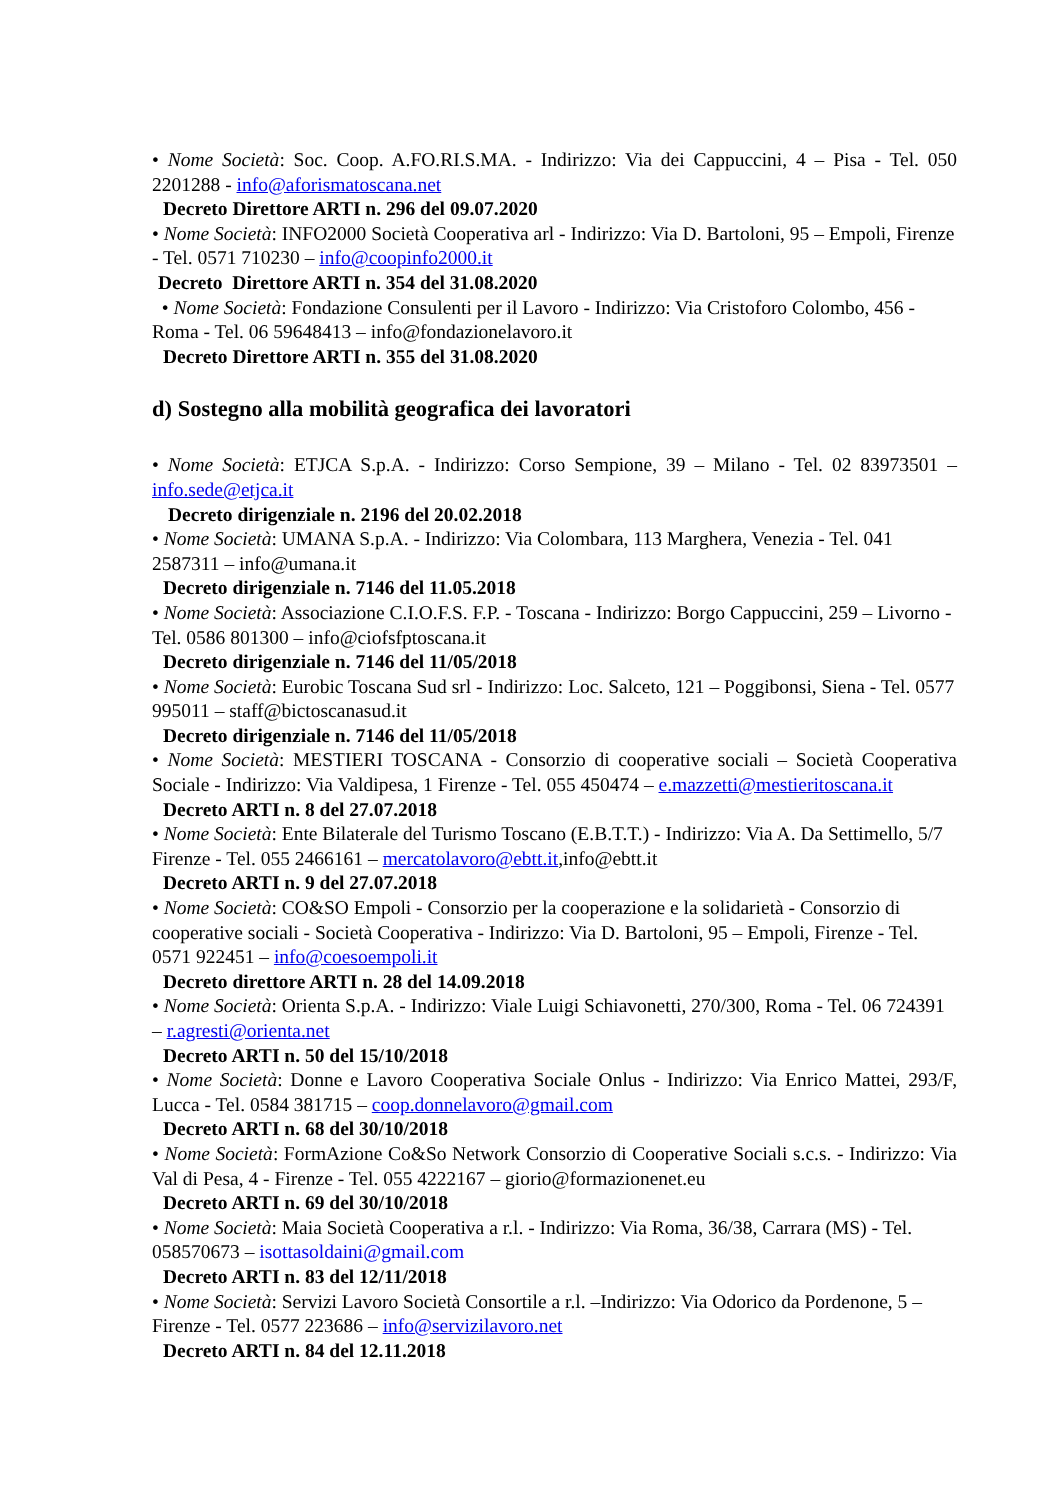• Nome Società: Soc. Coop. A.FO.RI.S.MA. - Indirizzo: Via dei Cappuccini, 4 – Pisa - Tel. 050 2201288 - info@aforismatoscana.net
Decreto Direttore ARTI n. 296 del 09.07.2020
• Nome Società: INFO2000 Società Cooperativa arl - Indirizzo: Via D. Bartoloni, 95 – Empoli, Firenze - Tel. 0571 710230 – info@coopinfo2000.it
Decreto Direttore ARTI n. 354 del 31.08.2020
• Nome Società: Fondazione Consulenti per il Lavoro - Indirizzo: Via Cristoforo Colombo, 456 - Roma - Tel. 06 59648413 – info@fondazionelavoro.it
Decreto Direttore ARTI n. 355 del 31.08.2020
d) Sostegno alla mobilità geografica dei lavoratori
• Nome Società: ETJCA S.p.A. - Indirizzo: Corso Sempione, 39 – Milano - Tel. 02 83973501 – info.sede@etjca.it
Decreto dirigenziale n. 2196 del 20.02.2018
• Nome Società: UMANA S.p.A. - Indirizzo: Via Colombara, 113 Marghera, Venezia - Tel. 041 2587311 – info@umana.it
Decreto dirigenziale n. 7146 del 11.05.2018
• Nome Società: Associazione C.I.O.F.S. F.P. - Toscana - Indirizzo: Borgo Cappuccini, 259 – Livorno - Tel. 0586 801300 – info@ciofsfptoscana.it
Decreto dirigenziale n. 7146 del 11/05/2018
• Nome Società: Eurobic Toscana Sud srl - Indirizzo: Loc. Salceto, 121 – Poggibonsi, Siena - Tel. 0577 995011 – staff@bictoscanasud.it
Decreto dirigenziale n. 7146 del 11/05/2018
• Nome Società: MESTIERI TOSCANA - Consorzio di cooperative sociali – Società Cooperativa Sociale - Indirizzo: Via Valdipesa, 1 Firenze - Tel. 055 450474 – e.mazzetti@mestieritoscana.it
Decreto ARTI n. 8 del 27.07.2018
• Nome Società: Ente Bilaterale del Turismo Toscano (E.B.T.T.) - Indirizzo: Via A. Da Settimello, 5/7 Firenze - Tel. 055 2466161 – mercatolavoro@ebtt.it,info@ebtt.it
Decreto ARTI n. 9 del 27.07.2018
• Nome Società: CO&SO Empoli - Consorzio per la cooperazione e la solidarietà - Consorzio di cooperative sociali - Società Cooperativa - Indirizzo: Via D. Bartoloni, 95 – Empoli, Firenze - Tel. 0571 922451 – info@coesoempoli.it
Decreto direttore ARTI n. 28 del 14.09.2018
• Nome Società: Orienta S.p.A. - Indirizzo: Viale Luigi Schiavonetti, 270/300, Roma - Tel. 06 724391 – r.agresti@orienta.net
Decreto ARTI n. 50 del 15/10/2018
• Nome Società: Donne e Lavoro Cooperativa Sociale Onlus - Indirizzo: Via Enrico Mattei, 293/F, Lucca - Tel. 0584 381715 – coop.donnelavoro@gmail.com
Decreto ARTI n. 68 del 30/10/2018
• Nome Società: FormAzione Co&So Network Consorzio di Cooperative Sociali s.c.s. - Indirizzo: Via Val di Pesa, 4 - Firenze - Tel. 055 4222167 – giorio@formazionenet.eu
Decreto ARTI n. 69 del 30/10/2018
• Nome Società: Maia Società Cooperativa a r.l. - Indirizzo: Via Roma, 36/38, Carrara (MS) - Tel. 058570673 – isottasoldaini@gmail.com
Decreto ARTI n. 83 del 12/11/2018
• Nome Società: Servizi Lavoro Società Consortile a r.l. –Indirizzo: Via Odorico da Pordenone, 5 – Firenze - Tel. 0577 223686 – info@servizilavoro.net
Decreto ARTI n. 84 del 12.11.2018